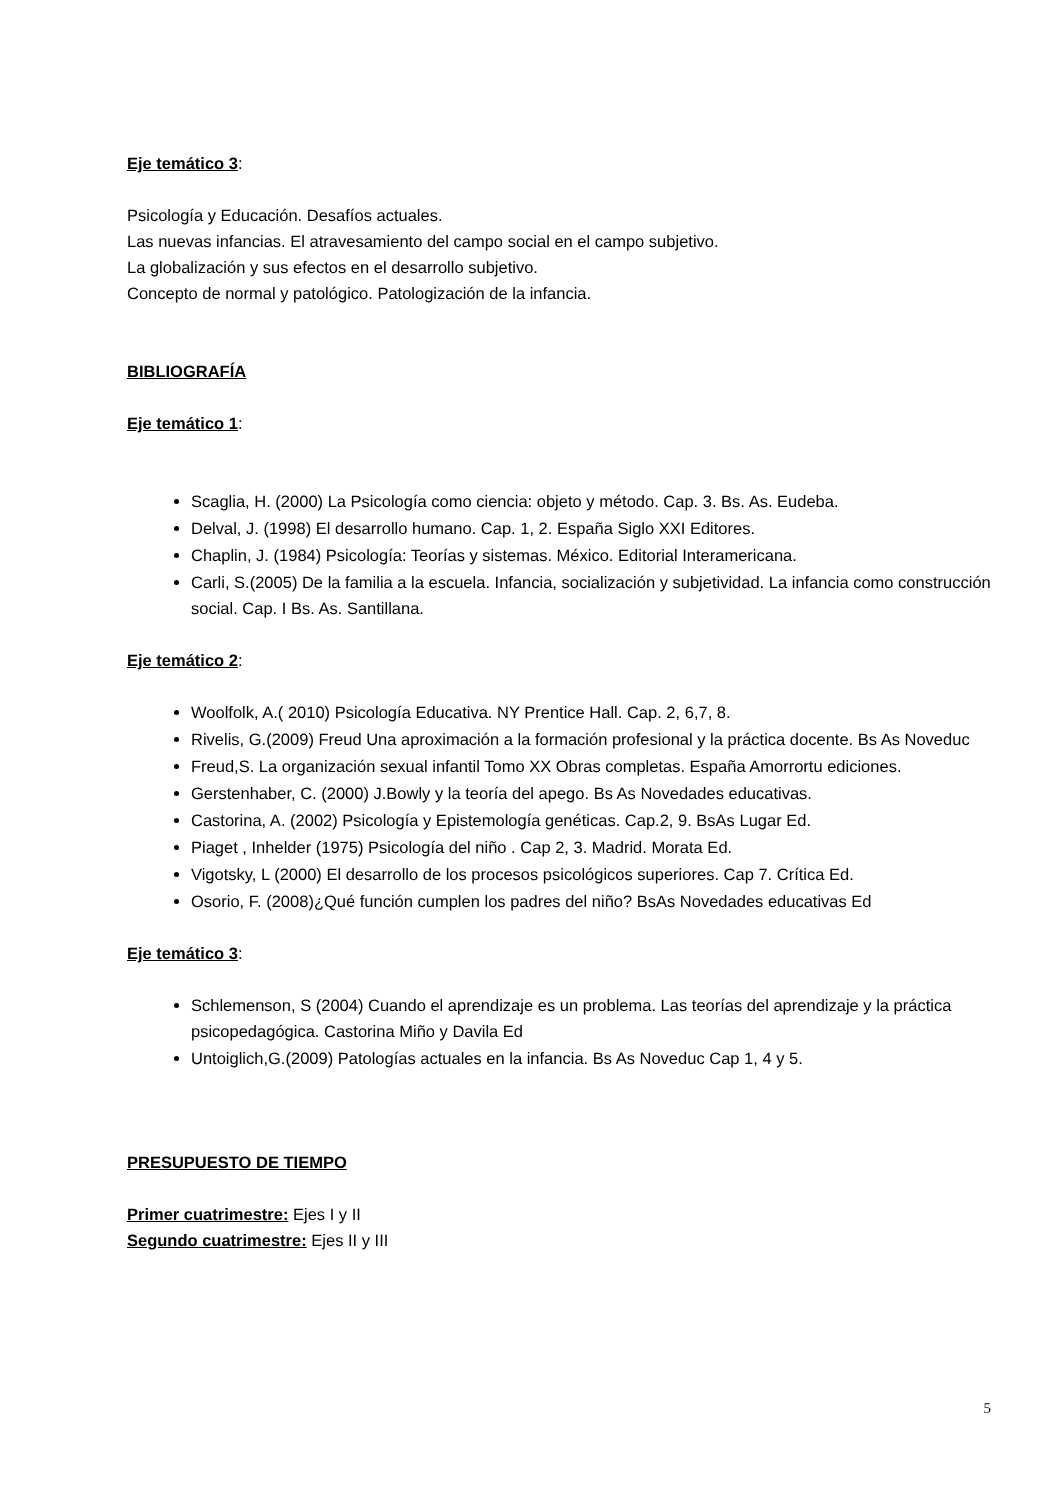Eje temático 3:
Psicología y Educación. Desafíos actuales.
Las nuevas infancias. El atravesamiento del campo social en el campo subjetivo.
La globalización y sus efectos en el desarrollo subjetivo.
Concepto de normal y patológico. Patologización de la infancia.
BIBLIOGRAFÍA
Eje temático 1:
Scaglia, H. (2000) La Psicología como ciencia: objeto y método. Cap. 3. Bs. As. Eudeba.
Delval, J. (1998) El desarrollo humano. Cap. 1, 2. España Siglo XXI Editores.
Chaplin, J. (1984) Psicología: Teorías y sistemas. México. Editorial Interamericana.
Carli, S.(2005) De la familia a la escuela. Infancia, socialización y subjetividad. La infancia como construcción social. Cap. I Bs. As. Santillana.
Eje temático 2:
Woolfolk, A.( 2010) Psicología Educativa. NY Prentice Hall. Cap. 2, 6,7, 8.
Rivelis, G.(2009) Freud Una aproximación a la formación profesional y la práctica docente. Bs As Noveduc
Freud,S. La organización sexual infantil Tomo XX Obras completas. España Amorrortu ediciones.
Gerstenhaber, C. (2000) J.Bowly y la teoría del apego. Bs As Novedades educativas.
Castorina, A. (2002) Psicología y Epistemología genéticas. Cap.2, 9. BsAs Lugar Ed.
Piaget , Inhelder (1975) Psicología del niño . Cap 2, 3. Madrid. Morata Ed.
Vigotsky, L (2000) El desarrollo de los procesos psicológicos superiores. Cap 7. Crítica Ed.
Osorio, F. (2008)¿Qué función cumplen los padres del niño? BsAs Novedades educativas Ed
Eje temático 3:
Schlemenson, S (2004) Cuando el aprendizaje es un problema. Las teorías del aprendizaje y la práctica psicopedagógica. Castorina Miño y Davila Ed
Untoiglich,G.(2009) Patologías actuales en la infancia. Bs As Noveduc Cap 1, 4 y 5.
PRESUPUESTO DE TIEMPO
Primer cuatrimestre: Ejes I y II
Segundo cuatrimestre: Ejes II y III
5